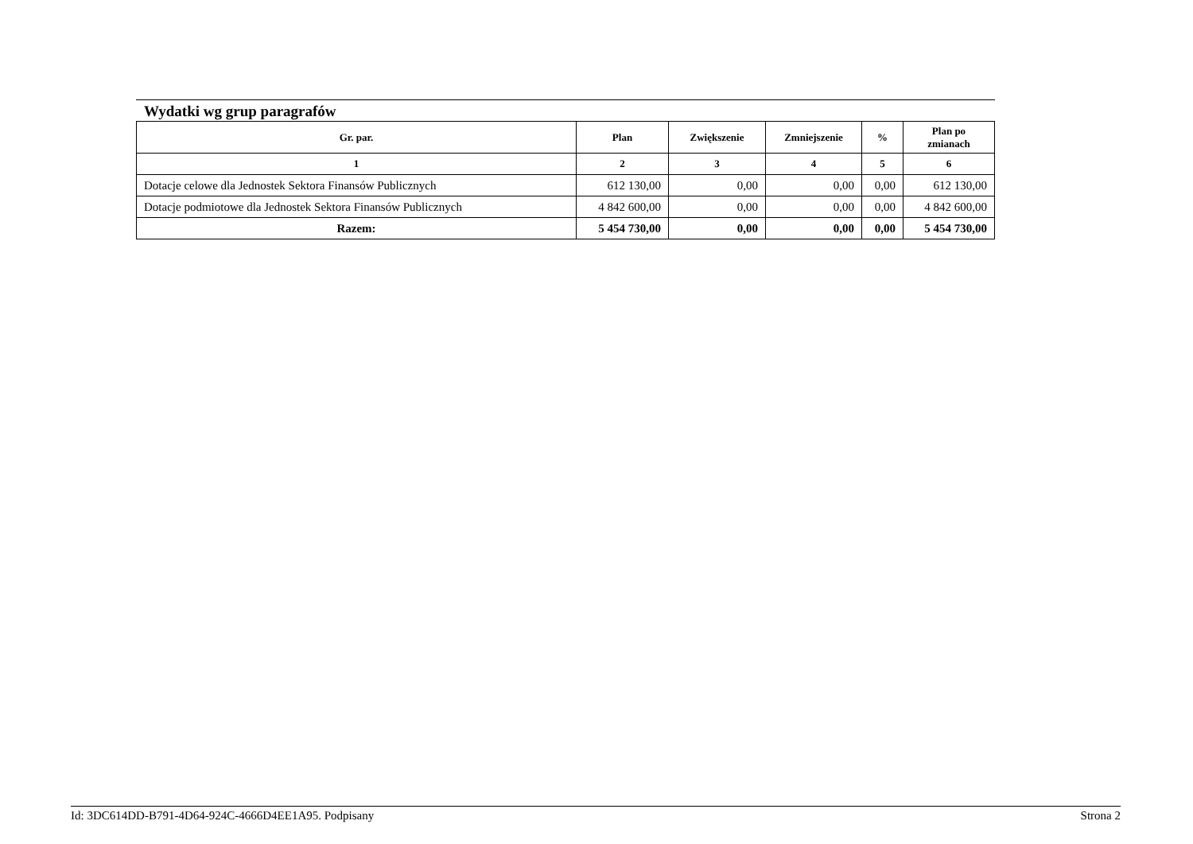Wydatki wg grup paragrafów
| Gr. par. | Plan | Zwiększenie | Zmniejszenie | % | Plan po zmianach |
| --- | --- | --- | --- | --- | --- |
| 1 | 2 | 3 | 4 | 5 | 6 |
| Dotacje celowe dla Jednostek Sektora Finansów Publicznych | 612 130,00 | 0,00 | 0,00 | 0,00 | 612 130,00 |
| Dotacje podmiotowe dla Jednostek Sektora Finansów Publicznych | 4 842 600,00 | 0,00 | 0,00 | 0,00 | 4 842 600,00 |
| Razem: | 5 454 730,00 | 0,00 | 0,00 | 0,00 | 5 454 730,00 |
Id: 3DC614DD-B791-4D64-924C-4666D4EE1A95. Podpisany Strona 2